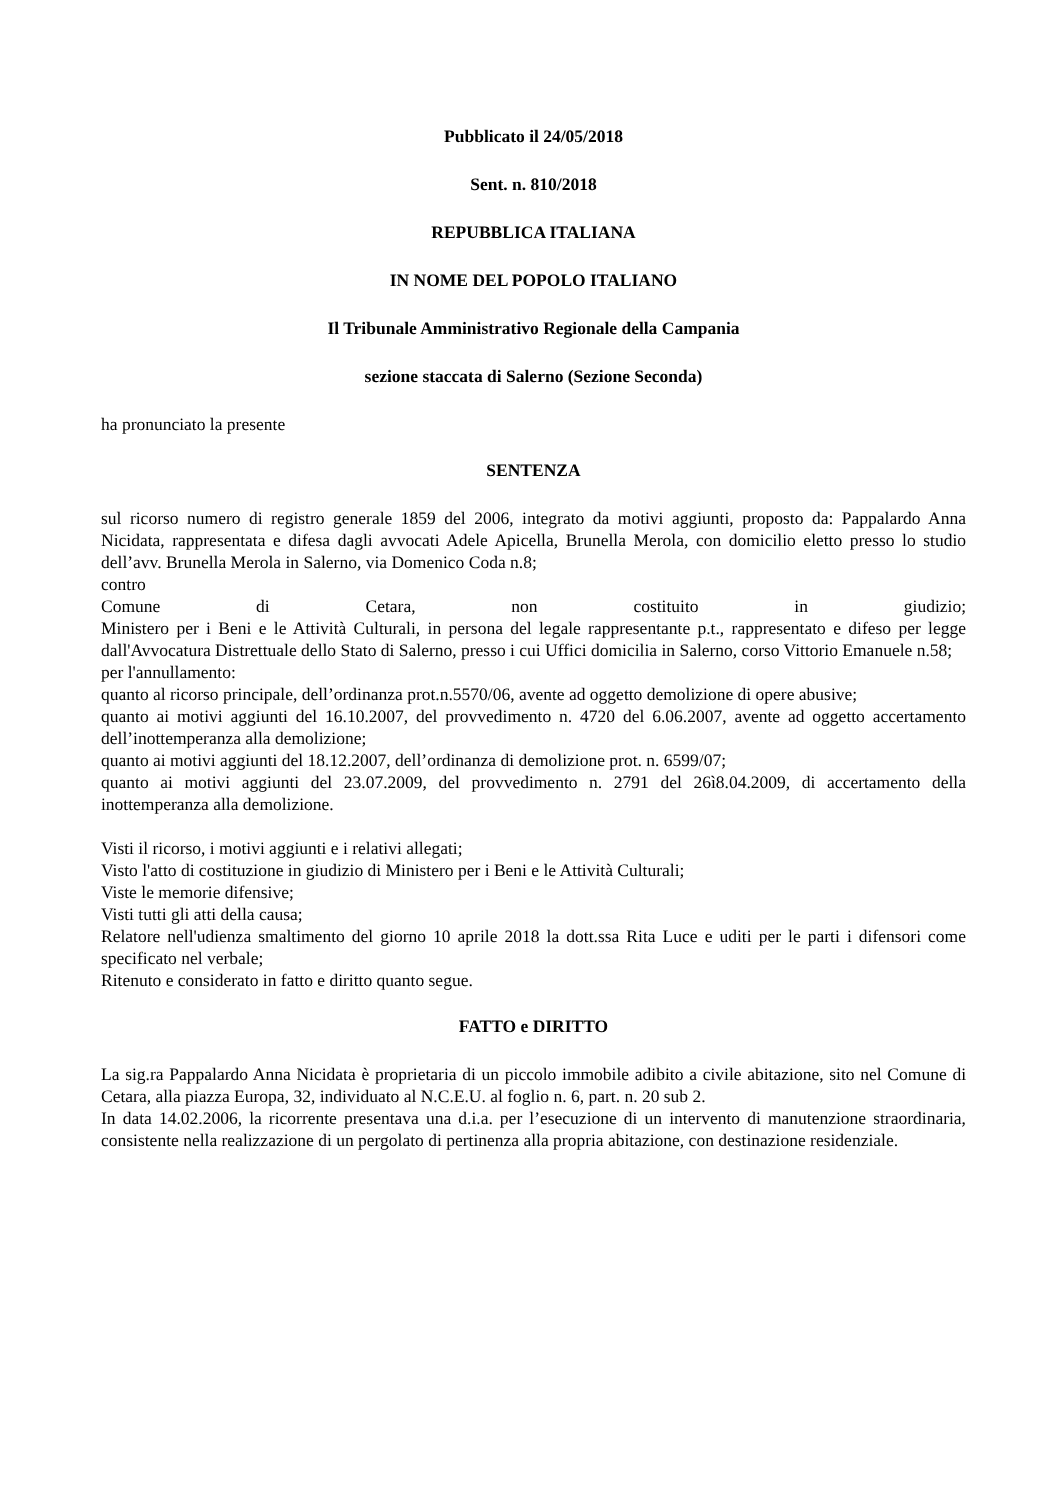Pubblicato il 24/05/2018
Sent. n. 810/2018
REPUBBLICA ITALIANA
IN NOME DEL POPOLO ITALIANO
Il Tribunale Amministrativo Regionale della Campania
sezione staccata di Salerno (Sezione Seconda)
ha pronunciato la presente
SENTENZA
sul ricorso numero di registro generale 1859 del 2006, integrato da motivi aggiunti, proposto da: Pappalardo Anna Nicidata, rappresentata e difesa dagli avvocati Adele Apicella, Brunella Merola, con domicilio eletto presso lo studio dell’avv. Brunella Merola in Salerno, via Domenico Coda n.8;
contro
Comune di Cetara, non costituito in giudizio;
Ministero per i Beni e le Attività Culturali, in persona del legale rappresentante p.t., rappresentato e difeso per legge dall'Avvocatura Distrettuale dello Stato di Salerno, presso i cui Uffici domicilia in Salerno, corso Vittorio Emanuele n.58;
per l'annullamento:
quanto al ricorso principale, dell’ordinanza prot.n.5570/06, avente ad oggetto demolizione di opere abusive;
quanto ai motivi aggiunti del 16.10.2007, del provvedimento n. 4720 del 6.06.2007, avente ad oggetto accertamento dell’inottemperanza alla demolizione;
quanto ai motivi aggiunti del 18.12.2007, dell’ordinanza di demolizione prot. n. 6599/07;
quanto ai motivi aggiunti del 23.07.2009, del provvedimento n. 2791 del 26ì8.04.2009, di accertamento della inottemperanza alla demolizione.
Visti il ricorso, i motivi aggiunti e i relativi allegati;
Visto l'atto di costituzione in giudizio di Ministero per i Beni e le Attività Culturali;
Viste le memorie difensive;
Visti tutti gli atti della causa;
Relatore nell'udienza smaltimento del giorno 10 aprile 2018 la dott.ssa Rita Luce e uditi per le parti i difensori come specificato nel verbale;
Ritenuto e considerato in fatto e diritto quanto segue.
FATTO e DIRITTO
La sig.ra Pappalardo Anna Nicidata è proprietaria di un piccolo immobile adibito a civile abitazione, sito nel Comune di Cetara, alla piazza Europa, 32, individuato al N.C.E.U. al foglio n. 6, part. n. 20 sub 2.
In data 14.02.2006, la ricorrente presentava una d.i.a. per l’esecuzione di un intervento di manutenzione straordinaria, consistente nella realizzazione di un pergolato di pertinenza alla propria abitazione, con destinazione residenziale.